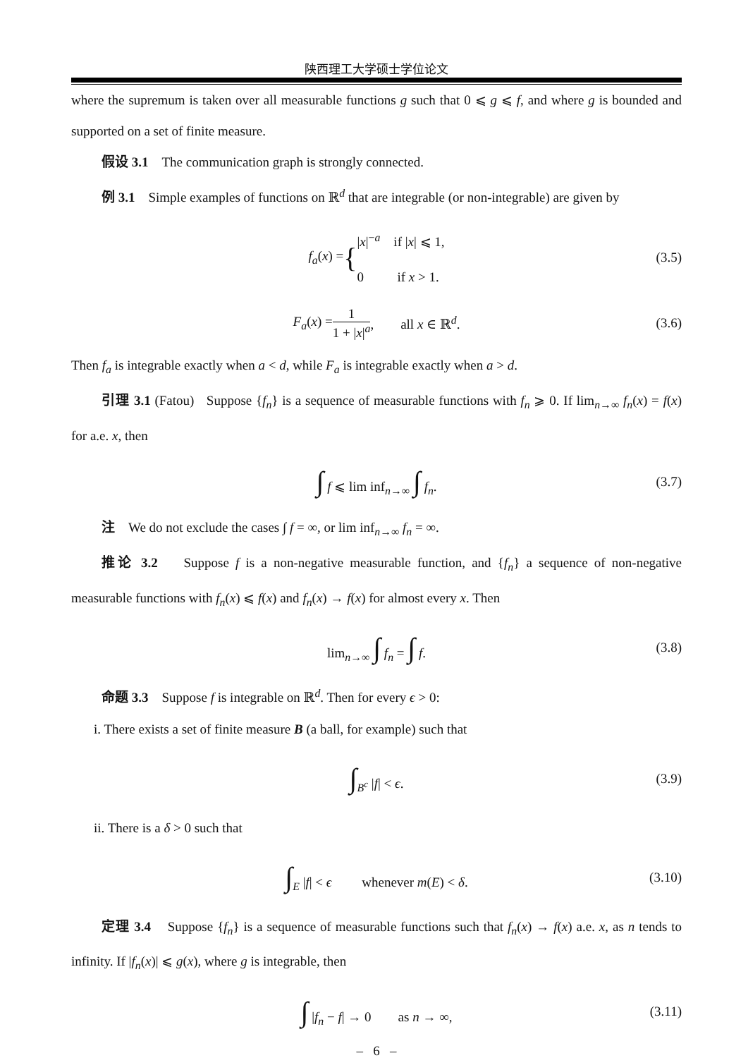陕西理工大学硕士学位论文
where the supremum is taken over all measurable functions g such that 0 ⩽ g ⩽ f, and where g is bounded and supported on a set of finite measure.
假设 3.1 The communication graph is strongly connected.
例 3.1 Simple examples of functions on ℝ<sup>d</sup> that are integrable (or non-integrable) are given by
f<sub>a</sub>(x) = { |x|<sup>−a</sup> if |x| ⩽ 1,
0 if x > 1. (3.5)
F<sub>a</sub>(x) = 1 1 + |x|<sup>a</sup>, all x ∈ ℝ<sup>d</sup>. (3.6)
Then f<sub>a</sub> is integrable exactly when a < d, while F<sub>a</sub> is integrable exactly when a > d.
引理 3.1 (Fatou) Suppose {f<sub>n</sub>} is a sequence of measurable functions with f<sub>n</sub> ⩾ 0. If lim<sub>n→∞</sub> f<sub>n</sub>(x) = f(x) for a.e. x, then
∫ f ⩽ lim inf<sub>n→∞</sub> ∫ f<sub>n</sub>. (3.7)
注 We do not exclude the cases ∫ f = ∞, or lim inf<sub>n→∞</sub> f<sub>n</sub> = ∞.
推论 3.2 Suppose f is a non-negative measurable function, and {f<sub>n</sub>} a sequence of non-negative measurable functions with f<sub>n</sub>(x) ⩽ f(x) and f<sub>n</sub>(x) → f(x) for almost every x. Then
lim<sub>n→∞</sub> ∫ f<sub>n</sub> = ∫ f. (3.8)
命题 3.3 Suppose f is integrable on ℝ<sup>d</sup>. Then for every ϵ > 0:
i. There exists a set of finite measure B (a ball, for example) such that
∫<sub>B<sup>c</sup></sub> |f| < ϵ. (3.9)
ii. There is a δ > 0 such that
∫<sub>E</sub> |f| < ϵ whenever m(E) < δ. (3.10)
定理 3.4 Suppose {f<sub>n</sub>} is a sequence of measurable functions such that f<sub>n</sub>(x) → f(x) a.e. x, as n tends to infinity. If |f<sub>n</sub>(x)| ⩽ g(x), where g is integrable, then
∫ |f<sub>n</sub> − f| → 0 as n → ∞, (3.11)
– 6 –